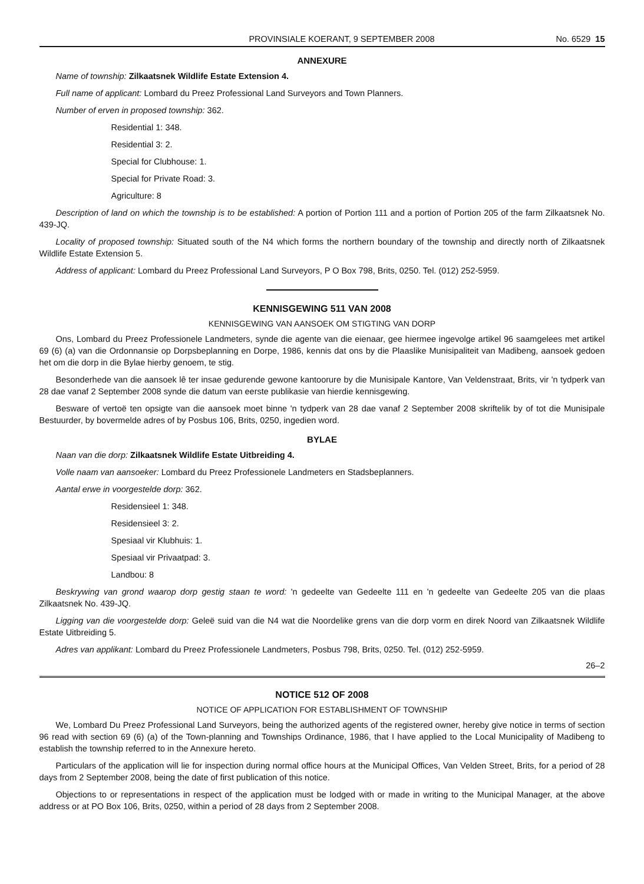PROVINSIALE KOERANT, 9 SEPTEMBER 2008 No. 6529 15
ANNEXURE
Name of township: Zilkaatsnek Wildlife Estate Extension 4.
Full name of applicant: Lombard du Preez Professional Land Surveyors and Town Planners.
Number of erven in proposed township: 362.
Residential 1: 348.
Residential 3: 2.
Special for Clubhouse: 1.
Special for Private Road: 3.
Agriculture: 8
Description of land on which the township is to be established: A portion of Portion 111 and a portion of Portion 205 of the farm Zilkaatsnek No. 439-JQ.
Locality of proposed township: Situated south of the N4 which forms the northern boundary of the township and directly north of Zilkaatsnek Wildlife Estate Extension 5.
Address of applicant: Lombard du Preez Professional Land Surveyors, P O Box 798, Brits, 0250. Tel. (012) 252-5959.
KENNISGEWING 511 VAN 2008
KENNISGEWING VAN AANSOEK OM STIGTING VAN DORP
Ons, Lombard du Preez Professionele Landmeters, synde die agente van die eienaar, gee hiermee ingevolge artikel 96 saamgelees met artikel 69 (6) (a) van die Ordonnansie op Dorpsbeplanning en Dorpe, 1986, kennis dat ons by die Plaaslike Munisipaliteit van Madibeng, aansoek gedoen het om die dorp in die Bylae hierby genoem, te stig.
Besonderhede van die aansoek lê ter insae gedurende gewone kantoorure by die Munisipale Kantore, Van Veldenstraat, Brits, vir 'n tydperk van 28 dae vanaf 2 September 2008 synde die datum van eerste publikasie van hierdie kennisgewing.
Besware of vertoë ten opsigte van die aansoek moet binne 'n tydperk van 28 dae vanaf 2 September 2008 skriftelik by of tot die Munisipale Bestuurder, by bovermelde adres of by Posbus 106, Brits, 0250, ingedien word.
BYLAE
Naan van die dorp: Zilkaatsnek Wildlife Estate Uitbreiding 4.
Volle naam van aansoeker: Lombard du Preez Professionele Landmeters en Stadsbeplanners.
Aantal erwe in voorgestelde dorp: 362.
Residensieel 1: 348.
Residensieel 3: 2.
Spesiaal vir Klubhuis: 1.
Spesiaal vir Privaatpad: 3.
Landbou: 8
Beskrywing van grond waarop dorp gestig staan te word: 'n gedeelte van Gedeelte 111 en 'n gedeelte van Gedeelte 205 van die plaas Zilkaatsnek No. 439-JQ.
Ligging van die voorgestelde dorp: Geleë suid van die N4 wat die Noordelike grens van die dorp vorm en direk Noord van Zilkaatsnek Wildlife Estate Uitbreiding 5.
Adres van applikant: Lombard du Preez Professionele Landmeters, Posbus 798, Brits, 0250. Tel. (012) 252-5959.
26–2
NOTICE 512 OF 2008
NOTICE OF APPLICATION FOR ESTABLISHMENT OF TOWNSHIP
We, Lombard Du Preez Professional Land Surveyors, being the authorized agents of the registered owner, hereby give notice in terms of section 96 read with section 69 (6) (a) of the Town-planning and Townships Ordinance, 1986, that I have applied to the Local Municipality of Madibeng to establish the township referred to in the Annexure hereto.
Particulars of the application will lie for inspection during normal office hours at the Municipal Offices, Van Velden Street, Brits, for a period of 28 days from 2 September 2008, being the date of first publication of this notice.
Objections to or representations in respect of the application must be lodged with or made in writing to the Municipal Manager, at the above address or at PO Box 106, Brits, 0250, within a period of 28 days from 2 September 2008.